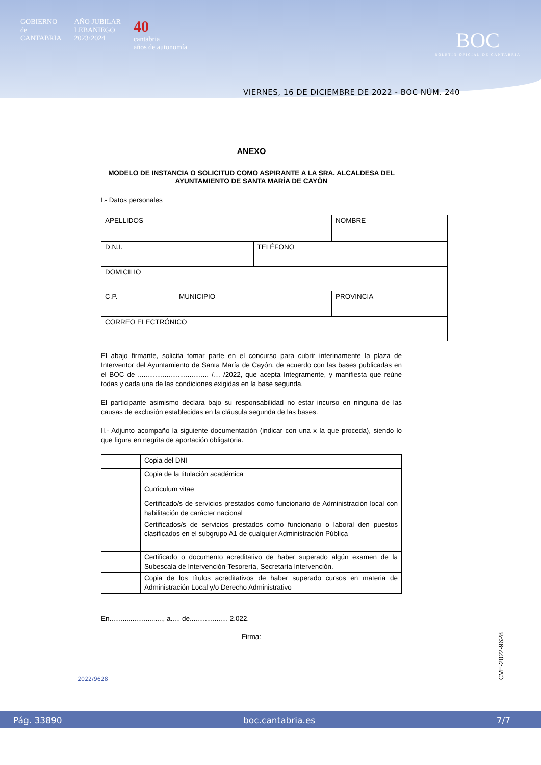GOBIERNO
de
CANTABRIA
AÑO JUBILAR
LEBANIEGO
2023·2024
40
cantabria
años de autonomía
BOC
BOLETÍN OFICIAL DE CANTABRIA
VIERNES, 16 DE DICIEMBRE DE 2022 - BOC NÚM. 240
ANEXO
MODELO DE INSTANCIA O SOLICITUD COMO ASPIRANTE A LA SRA. ALCALDESA DEL
AYUNTAMIENTO DE SANTA MARÍA DE CAYÓN
I.- Datos personales
| APELLIDOS | | | NOMBRE |
| D.N.I. | | TELÉFONO | |
| DOMICILIO | | | |
| C.P. | MUNICIPIO | | PROVINCIA |
| CORREO ELECTRÓNICO | | | |
El abajo firmante, solicita tomar parte en el concurso para cubrir interinamente la plaza de Interventor del Ayuntamiento de Santa María de Cayón, de acuerdo con las bases publicadas en el BOC de ..................................... /… /2022, que acepta íntegramente, y manifiesta que reúne todas y cada una de las condiciones exigidas en la base segunda.
El participante asimismo declara bajo su responsabilidad no estar incurso en ninguna de las causas de exclusión establecidas en la cláusula segunda de las bases.
II.- Adjunto acompaño la siguiente documentación (indicar con una x la que proceda), siendo lo que figura en negrita de aportación obligatoria.
| | Copia del DNI |
| | Copia de la titulación académica |
| | Curriculum vitae |
| | Certificado/s de servicios prestados como funcionario de Administración local con habilitación de carácter nacional |
| | Certificados/s de servicios prestados como funcionario o laboral den puestos clasificados en el subgrupo A1 de cualquier Administración Pública |
| | Certificado o documento acreditativo de haber superado algún examen de la Subescala de Intervención-Tesorería, Secretaría Intervención. |
| | Copia de los títulos acreditativos de haber superado cursos en materia de Administración Local y/o Derecho Administrativo |
En............................, a..... de.................... 2.022.
Firma:
2022/9628
CVE-2022-9628
Pág. 33890 boc.cantabria.es 7/7